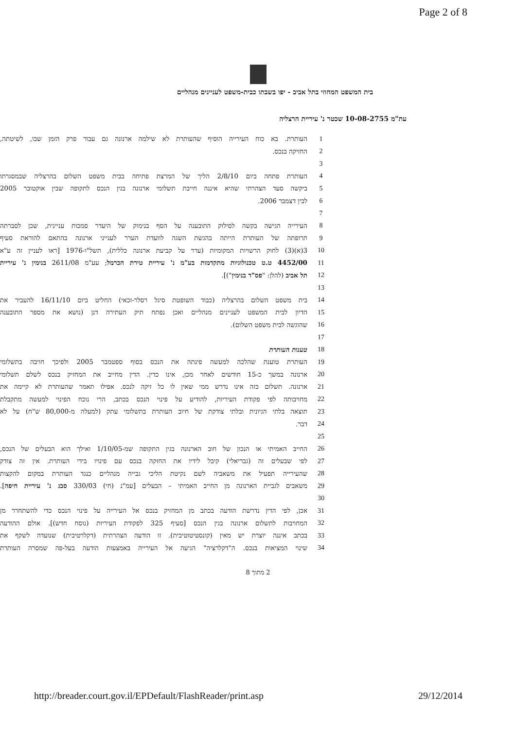Page 2 of 8
בית המשפט המחוזי בתל אביב - יפו בשבתו כבית-משפט לעניינים מנהליים
עת"מ 10-08-2755 שכטר נ' עיריית הרצליה
1 העותרת. בא כוח העירייה הוסיף שהעותרת לא שילמה ארנונה גם עבור פרק הזמן שבו, לשיטתה,
2 החזיקה בנכס.
3
4 העותרת פתחה ביום 2/8/10 הליך של המרצת פתיחה בבית משפט השלום בהרצליה שבמסגרתו
5 ביקשה סעד הצהרתי שהיא איננה חייבת תשלומי ארנונה בגין הנכס לתקופה שבין אוקטובר 2005
6 לבין דצמבר 2006.
7
8 העירייה הגישה בקשה לסילוק התובענה על הסף בנימוק של היעדר סמכות עניינית, שכן לסברתה
9 תרופתה של העותרת הייתה בהגשת השגה לוועדת הערר לענייני ארנונה בהתאם להוראת סעיף
10 3(א)(3) לחוק הרשויות המקומיות (ערר על קביעת ארנונה כללית), תשל"ו-1976 [ראו לעניין זה ע"א
11 4452/00 ט.ט טכנולוגיות מתקדמות בע"מ נ' עיריית טירת הכרמל; עע"מ 2611/08 בנימין נ' עיריית
12 תל אביב (להלן: "פס"ד בנימין")].
13
14 בית משפט השלום בהרצליה (כבוד השופטת סיגל רסלר-זכאי) החליט ביום 16/11/10 להעביר את
15 הדיון לבית המשפט לעניינים מנהליים ואכן נפתח תיק העתירה דנן (נושא את מספר התובענה
16 שהוגשה לבית משפט השלום).
17
18 טענות העותרת
19 העותרת טוענת שהלכה למעשה פינתה את הנכס בסוף ספטמבר 2005 ולפיכך חויבה בתשלומי
20 ארנונה במשך כ-15 חודשים לאחר מכן, אינו כדין. הדין מחייב את המחזיק בנכס לשלם תשלומי
21 ארנונה. תשלום כזה אינו נדרש ממי שאין לו כל זיקה לנכס. אפילו תאמר שהעותרת לא קיימה את
22 מחויבותה לפי פקודת העיריות, להודיע על פינוי הנכס בכתב, הרי נוכח הפינוי למעשה מתקבלת
23 תוצאה בלתי הגיונית ובלתי צודקת של חיוב העותרת בתשלומי עתק (למעלה מ-80,000 ש"ח) על לא
24 דבר.
25
26 החייב האמיתי או הנכון של חוב הארנונה בגין התקופה שמ-1/10/05 ואילך הוא הבעלים של הנכס,
27 לפי שבעלים זה (גבריאלי) קיבל לידיו את החזקה בנכס עם פינויו בידי העותרת. אין זה צודק
28 שהעירייה תפעיל את משאביה לשם נקיטת הליכי גבייה מנהליים כנגד העותרת במקום להקצות
29 משאבים לגביית הארנונה מן החייב האמיתי – הבעלים [עמ"נ (חי) 330/03 סבג נ' עיריית חיפה].
30
31 אכן, לפי הדין נדרשת הודעה בכתב מן המחזיק בנכס אל העירייה על פינוי הנכס כדי להשתחרר מן
32 המחויבות לתשלום ארנונה בגין הנכס [סעיף 325 לפקודת העיריות (נוסח חדש)]. אולם ההודעה
33 בכתב איננה יוצרת יש מאין (קונסטיטוטיבית). זו הודעה הצהרתית (דקלרטיבית) שנועדה לשקף את
34 שינוי המציאות בנכס. ה"דקלרציה" הגיעה אל העירייה באמצעות הודעה בעל-פה שמסרה העותרת
2 מתוך 8
http://breader.court.gov.il/EPDefault/FlashReader/print.asp 29/12/2014